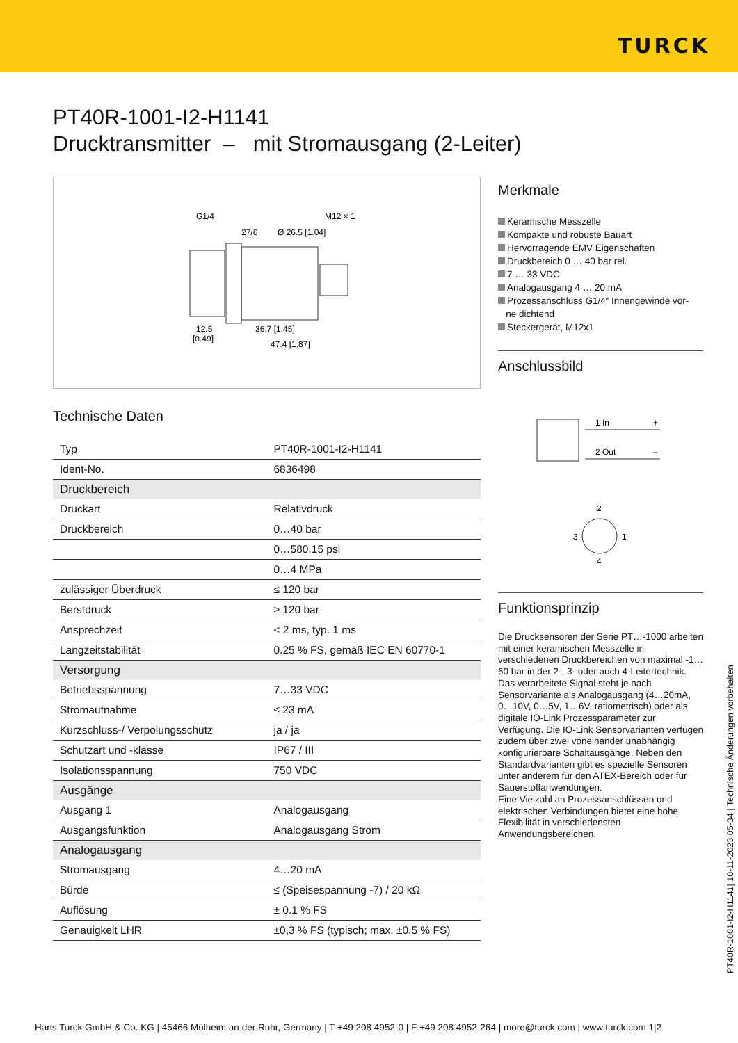TURCK
PT40R-1001-I2-H1141
Drucktransmitter – mit Stromausgang (2-Leiter)
G1/4
M12 × 1
27/6
Ø 26.5 [1.04]
12.5
[0.49]
36.7 [1.45]
47.4 [1.87]
Technische Daten
| Typ | PT40R-1001-I2-H1141 |
| Ident-No. | 6836498 |
| Druckbereich | |
| Druckart | Relativdruck |
| Druckbereich | 0…40 bar |
| | 0…580.15 psi |
| | 0…4 MPa |
| zulässiger Überdruck | ≤ 120 bar |
| Berstdruck | ≥ 120 bar |
| Ansprechzeit | < 2 ms, typ. 1 ms |
| Langzeitstabilität | 0.25 % FS, gemäß IEC EN 60770-1 |
| Versorgung | |
| Betriebsspannung | 7…33 VDC |
| Stromaufnahme | ≤ 23 mA |
| Kurzschluss-/ Verpolungsschutz | ja / ja |
| Schutzart und -klasse | IP67 / III |
| Isolationsspannung | 750 VDC |
| Ausgänge | |
| Ausgang 1 | Analogausgang |
| Ausgangsfunktion | Analogausgang Strom |
| Analogausgang | |
| Stromausgang | 4…20 mA |
| Bürde | ≤ (Speisespannung -7) / 20 kΩ |
| Auflösung | ± 0.1 % FS |
| Genauigkeit LHR | ±0,3 % FS (typisch; max. ±0,5 % FS) |
Merkmale
Keramische Messzelle
Kompakte und robuste Bauart
Hervorragende EMV Eigenschaften
Druckbereich 0 … 40 bar rel.
7 … 33 VDC
Analogausgang 4 … 20 mA
Prozessanschluss G1/4“ Innengewinde vor-
ne dichtend
Steckergerät, M12x1
Anschlussbild
1 In
+
2 Out
–
2
3
1
4
Funktionsprinzip
Die Drucksensoren der Serie PT…-1000 arbeiten mit einer keramischen Messzelle in verschiedenen Druckbereichen von maximal -1…60 bar in der 2-, 3- oder auch 4-Leitertechnik. Das verarbeitete Signal steht je nach Sensorvariante als Analogausgang (4…20mA, 0…10V, 0…5V, 1…6V, ratiometrisch) oder als digitale IO-Link Prozessparameter zur Verfügung. Die IO-Link Sensorvarianten verfügen zudem über zwei voneinander unabhängig konfigurierbare Schaltausgänge. Neben den Standardvarianten gibt es spezielle Sensoren unter anderem für den ATEX-Bereich oder für Sauerstoffanwendungen.
Eine Vielzahl an Prozessanschlüssen und elektrischen Verbindungen bietet eine hohe Flexibilität in verschiedensten Anwendungsbereichen.
PT40R-1001-I2-H1141| 10-11-2023 05-34 | Technische Änderungen vorbehalten
Hans Turck GmbH & Co. KG | 45466 Mülheim an der Ruhr, Germany | T +49 208 4952-0 | F +49 208 4952-264 | more@turck.com | www.turck.com 1|2